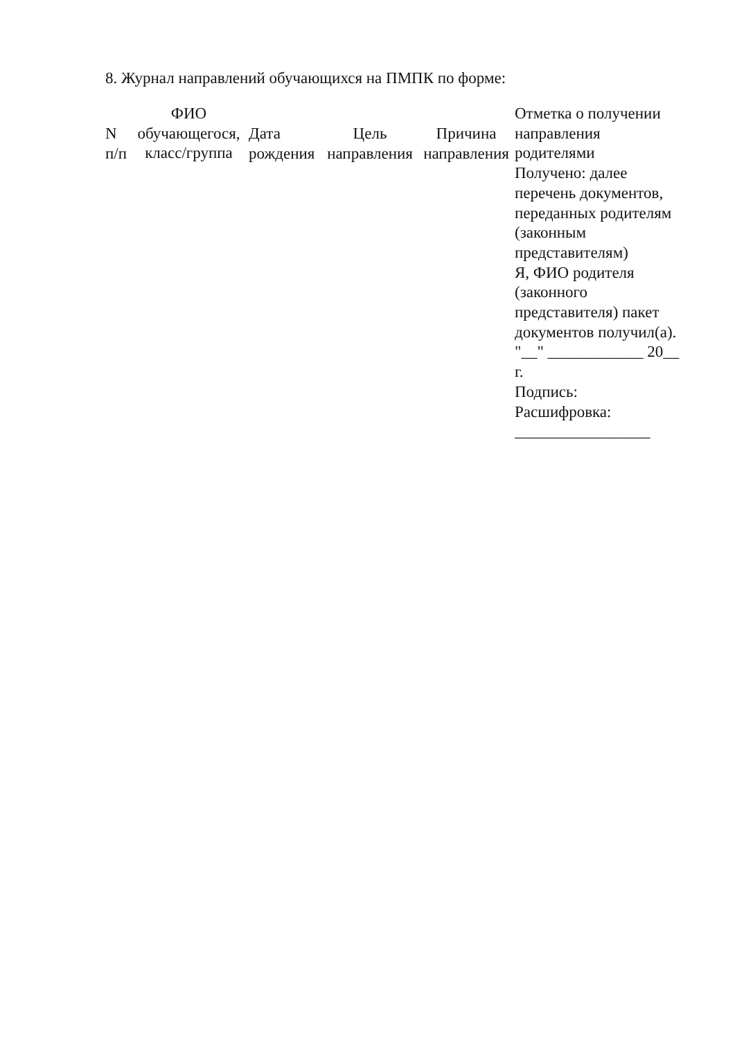8. Журнал направлений обучающихся на ПМПК по форме:
| N п/п | ФИО обучающегося, класс/группа | Дата рождения | Цель направления | Причина направления | Отметка о получении направления родителями Получено: далее перечень документов, переданных родителям (законным представителям) Я, ФИО родителя (законного представителя) пакет документов получил(а). "__" ____________ 20__ г. Подпись: Расшифровка: _________________ |